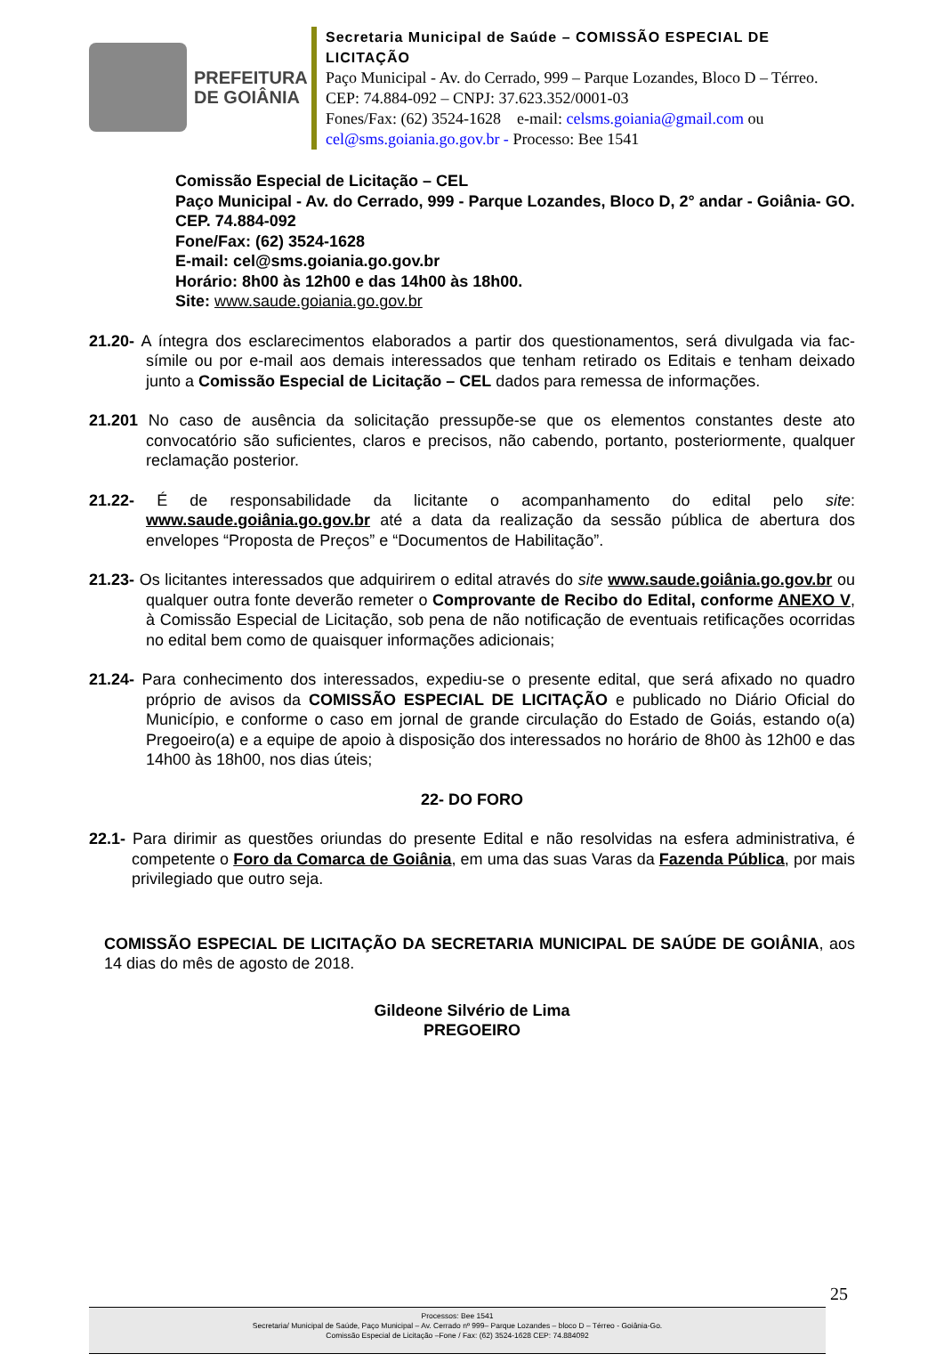PREFEITURA
DE GOIÂNIA
Secretaria Municipal de Saúde – COMISSÃO ESPECIAL DE LICITAÇÃO
Paço Municipal - Av. do Cerrado, 999 – Parque Lozandes, Bloco D – Térreo. CEP: 74.884-092 – CNPJ: 37.623.352/0001-03
Fones/Fax: (62) 3524-1628 e-mail: celsms.goiania@gmail.com ou cel@sms.goiania.go.gov.br - Processo: Bee 1541
Comissão Especial de Licitação – CEL
Paço Municipal - Av. do Cerrado, 999 - Parque Lozandes, Bloco D, 2° andar - Goiânia- GO. CEP. 74.884-092
Fone/Fax: (62) 3524-1628
E-mail: cel@sms.goiania.go.gov.br
Horário: 8h00 às 12h00 e das 14h00 às 18h00.
Site: www.saude.goiania.go.gov.br
21.20- A íntegra dos esclarecimentos elaborados a partir dos questionamentos, será divulgada via fac-símile ou por e-mail aos demais interessados que tenham retirado os Editais e tenham deixado junto a Comissão Especial de Licitação – CEL dados para remessa de informações.
21.201 No caso de ausência da solicitação pressupõe-se que os elementos constantes deste ato convocatório são suficientes, claros e precisos, não cabendo, portanto, posteriormente, qualquer reclamação posterior.
21.22- É de responsabilidade da licitante o acompanhamento do edital pelo site: www.saude.goiânia.go.gov.br até a data da realização da sessão pública de abertura dos envelopes “Proposta de Preços” e “Documentos de Habilitação”.
21.23- Os licitantes interessados que adquirirem o edital através do site www.saude.goiânia.go.gov.br ou qualquer outra fonte deverão remeter o Comprovante de Recibo do Edital, conforme ANEXO V, à Comissão Especial de Licitação, sob pena de não notificação de eventuais retificações ocorridas no edital bem como de quaisquer informações adicionais;
21.24- Para conhecimento dos interessados, expediu-se o presente edital, que será afixado no quadro próprio de avisos da COMISSÃO ESPECIAL DE LICITAÇÃO e publicado no Diário Oficial do Município, e conforme o caso em jornal de grande circulação do Estado de Goiás, estando o(a) Pregoeiro(a) e a equipe de apoio à disposição dos interessados no horário de 8h00 às 12h00 e das 14h00 às 18h00, nos dias úteis;
22- DO FORO
22.1- Para dirimir as questões oriundas do presente Edital e não resolvidas na esfera administrativa, é competente o Foro da Comarca de Goiânia, em uma das suas Varas da Fazenda Pública, por mais privilegiado que outro seja.
COMISSÃO ESPECIAL DE LICITAÇÃO DA SECRETARIA MUNICIPAL DE SAÚDE DE GOIÂNIA, aos 14 dias do mês de agosto de 2018.
Gildeone Silvério de Lima
PREGOEIRO
25
Processos: Bee 1541
Secretaria/ Municipal de Saúde, Paço Municipal – Av. Cerrado nº 999– Parque Lozandes – bloco D – Térreo - Goiânia-Go.
Comissão Especial de Licitação –Fone / Fax: (62) 3524-1628 CEP: 74.884092